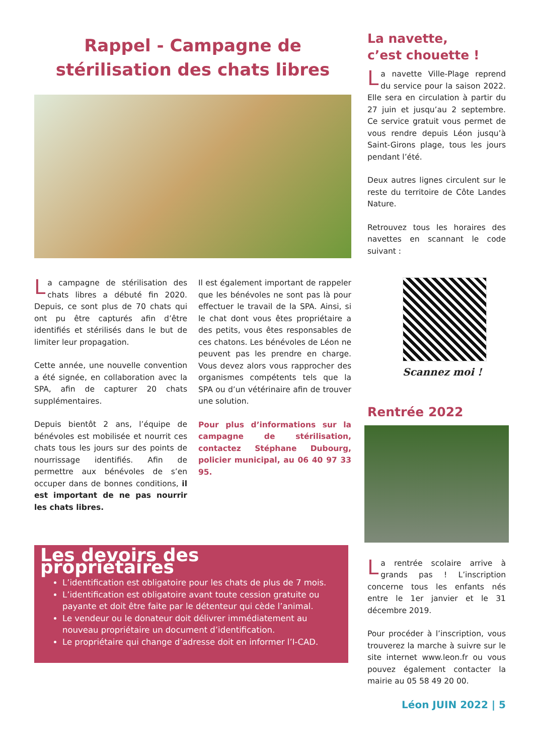Rappel - Campagne de
stérilisation des chats libres
La campagne de stérilisation des chats libres a débuté fin 2020. Depuis, ce sont plus de 70 chats qui ont pu être capturés afin d’être identifiés et stérilisés dans le but de limiter leur propagation.
Cette année, une nouvelle convention a été signée, en collaboration avec la SPA, afin de capturer 20 chats supplémentaires.
Depuis bientôt 2 ans, l’équipe de bénévoles est mobilisée et nourrit ces chats tous les jours sur des points de nourrissage identifiés. Afin de permettre aux bénévoles de s’en occuper dans de bonnes conditions, il est important de ne pas nourrir les chats libres.
Il est également important de rappeler que les bénévoles ne sont pas là pour effectuer le travail de la SPA. Ainsi, si le chat dont vous êtes propriétaire a des petits, vous êtes responsables de ces chatons. Les bénévoles de Léon ne peuvent pas les prendre en charge. Vous devez alors vous rapprocher des organismes compétents tels que la SPA ou d’un vétérinaire afin de trouver une solution.
Pour plus d’informations sur la campagne de stérilisation, contactez Stéphane Dubourg, policier municipal, au 06 40 97 33 95.
Les devoirs des propriétaires
L’identification est obligatoire pour les chats de plus de 7 mois.
L’identification est obligatoire avant toute cession gratuite ou payante et doit être faite par le détenteur qui cède l’animal.
Le vendeur ou le donateur doit délivrer immédiatement au nouveau propriétaire un document d’identification.
Le propriétaire qui change d’adresse doit en informer l’I-CAD.
La navette,
c’est chouette !
La navette Ville-Plage reprend du service pour la saison 2022. Elle sera en circulation à partir du 27 juin et jusqu’au 2 septembre. Ce service gratuit vous permet de vous rendre depuis Léon jusqu’à Saint-Girons plage, tous les jours pendant l’été.
Deux autres lignes circulent sur le reste du territoire de Côte Landes Nature.
Retrouvez tous les horaires des navettes en scannant le code suivant :
Scannez moi !
Rentrée 2022
La rentrée scolaire arrive à grands pas ! L’inscription concerne tous les enfants nés entre le 1er janvier et le 31 décembre 2019.
Pour procéder à l’inscription, vous trouverez la marche à suivre sur le site internet www.leon.fr ou vous pouvez également contacter la mairie au 05 58 49 20 00.
Léon JUIN 2022 | 5